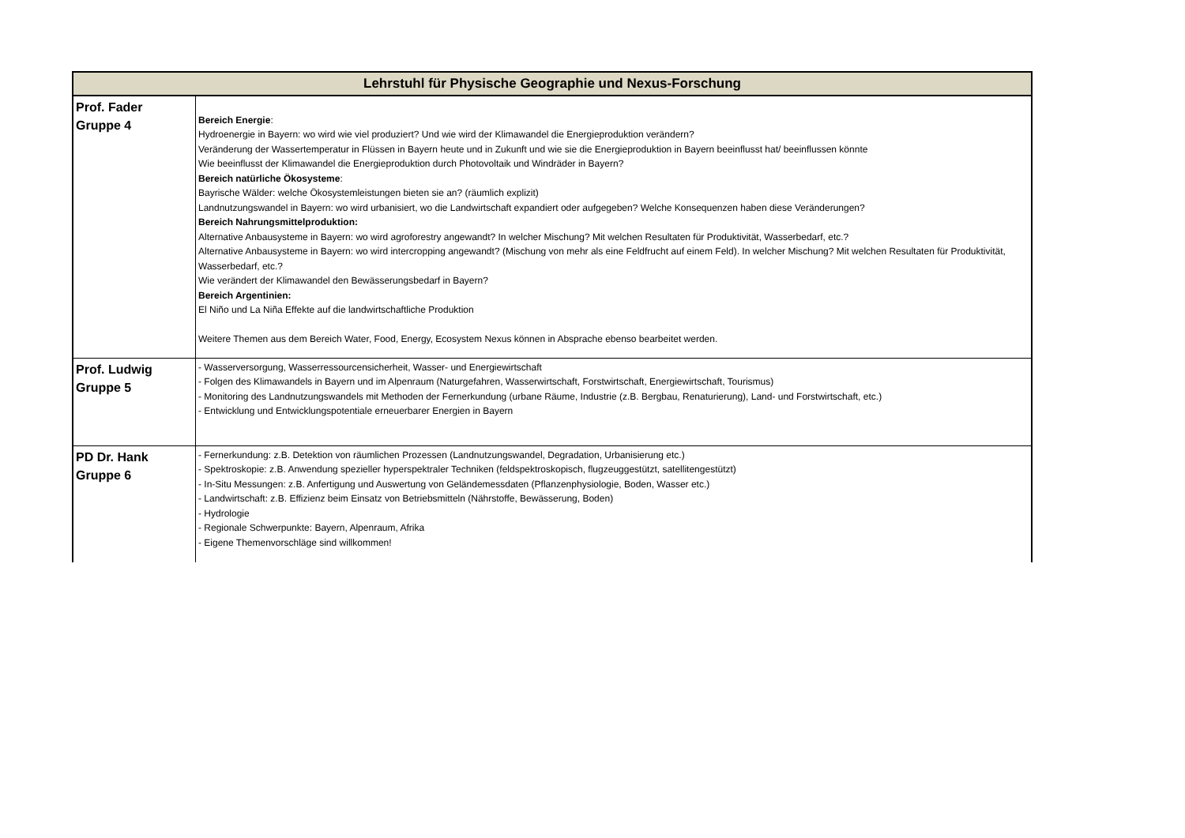| Lehrstuhl für Physische Geographie und Nexus-Forschung | |
| --- | --- |
| Prof. Fader Gruppe 4 | Bereich Energie : Hydroenergie in Bayern: wo wird wie viel produziert? Und wie wird der Klimawandel die Energieproduktion verändern? Veränderung der Wassertemperatur in Flüssen in Bayern heute und in Zukunft und wie sie die Energieproduktion in Bayern beeinflusst hat/ beeinflussen könnte Wie beeinflusst der Klimawandel die Energieproduktion durch Photovoltaik und Windräder in Bayern? Bereich natürliche Ökosysteme : Bayrische Wälder: welche Ökosystemleistungen bieten sie an? (räumlich explizit) Landnutzungswandel in Bayern: wo wird urbanisiert, wo die Landwirtschaft expandiert oder aufgegeben? Welche Konsequenzen haben diese Veränderungen? Bereich Nahrungsmittelproduktion: Alternative Anbausysteme in Bayern: wo wird agroforestry angewandt? In welcher Mischung? Mit welchen Resultaten für Produktivität, Wasserbedarf, etc.? Alternative Anbausysteme in Bayern: wo wird intercropping angewandt? (Mischung von mehr als eine Feldfrucht auf einem Feld). In welcher Mischung? Mit welchen Resultaten für Produktivität, Wasserbedarf, etc.? Wie verändert der Klimawandel den Bewässerungsbedarf in Bayern? Bereich Argentinien: El Niño und La Niña Effekte auf die landwirtschaftliche Produktion Weitere Themen aus dem Bereich Water, Food, Energy, Ecosystem Nexus können in Absprache ebenso bearbeitet werden. |
| Prof. Ludwig Gruppe 5 | - Wasserversorgung, Wasserressourcensicherheit, Wasser- und Energiewirtschaft - Folgen des Klimawandels in Bayern und im Alpenraum (Naturgefahren, Wasserwirtschaft, Forstwirtschaft, Energiewirtschaft, Tourismus) - Monitoring des Landnutzungswandels mit Methoden der Fernerkundung (urbane Räume, Industrie (z.B. Bergbau, Renaturierung), Land- und Forstwirtschaft, etc.) - Entwicklung und Entwicklungspotentiale erneuerbarer Energien in Bayern |
| PD Dr. Hank Gruppe 6 | - Fernerkundung: z.B. Detektion von räumlichen Prozessen (Landnutzungswandel, Degradation, Urbanisierung etc.) - Spektroskopie: z.B. Anwendung spezieller hyperspektraler Techniken (feldspektroskopisch, flugzeuggestützt, satellitengestützt) - In-Situ Messungen: z.B. Anfertigung und Auswertung von Geländemessdaten (Pflanzenphysiologie, Boden, Wasser etc.) - Landwirtschaft: z.B. Effizienz beim Einsatz von Betriebsmitteln (Nährstoffe, Bewässerung, Boden) - Hydrologie - Regionale Schwerpunkte: Bayern, Alpenraum, Afrika - Eigene Themenvorschläge sind willkommen! |